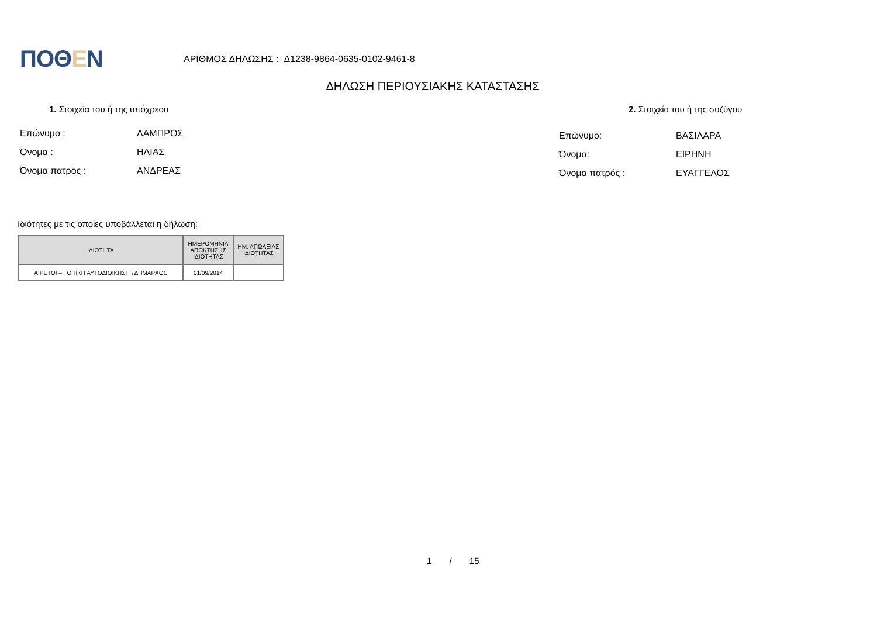ΠΟΘΕΝ
ΑΡΙΘΜΟΣ ΔΗΛΩΣΗΣ : Δ1238-9864-0635-0102-9461-8
ΔΗΛΩΣΗ ΠΕΡΙΟΥΣΙΑΚΗΣ ΚΑΤΑΣΤΑΣΗΣ
1. Στοιχεία του ή της υπόχρεου 2. Στοιχεία του ή της συζύγου
Επώνυμο : ΛΑΜΠΡΟΣ
Όνομα : ΗΛΙΑΣ
Όνομα πατρός : ΑΝΔΡΕΑΣ
Επώνυμο: ΒΑΣΙΛΑΡΑ
Όνομα: ΕΙΡΗΝΗ
Όνομα πατρός : ΕΥΑΓΓΕΛΟΣ
Ιδιότητες με τις οποίες υποβάλλεται η δήλωση:
| ΙΔΙΟΤΗΤΑ | ΗΜΕΡΟΜΗΝΙΑ ΑΠΟΚΤΗΣΗΣ ΙΔΙΟΤΗΤΑΣ | ΗΜ. ΑΠΩΛΕΙΑΣ ΙΔΙΟΤΗΤΑΣ |
| --- | --- | --- |
| ΑΙΡΕΤΟΙ – ΤΟΠΙΚΗ ΑΥΤΟΔΙΟΙΚΗΣΗ \ ΔΗΜΑΡΧΟΣ | 01/09/2014 | |
1 / 15